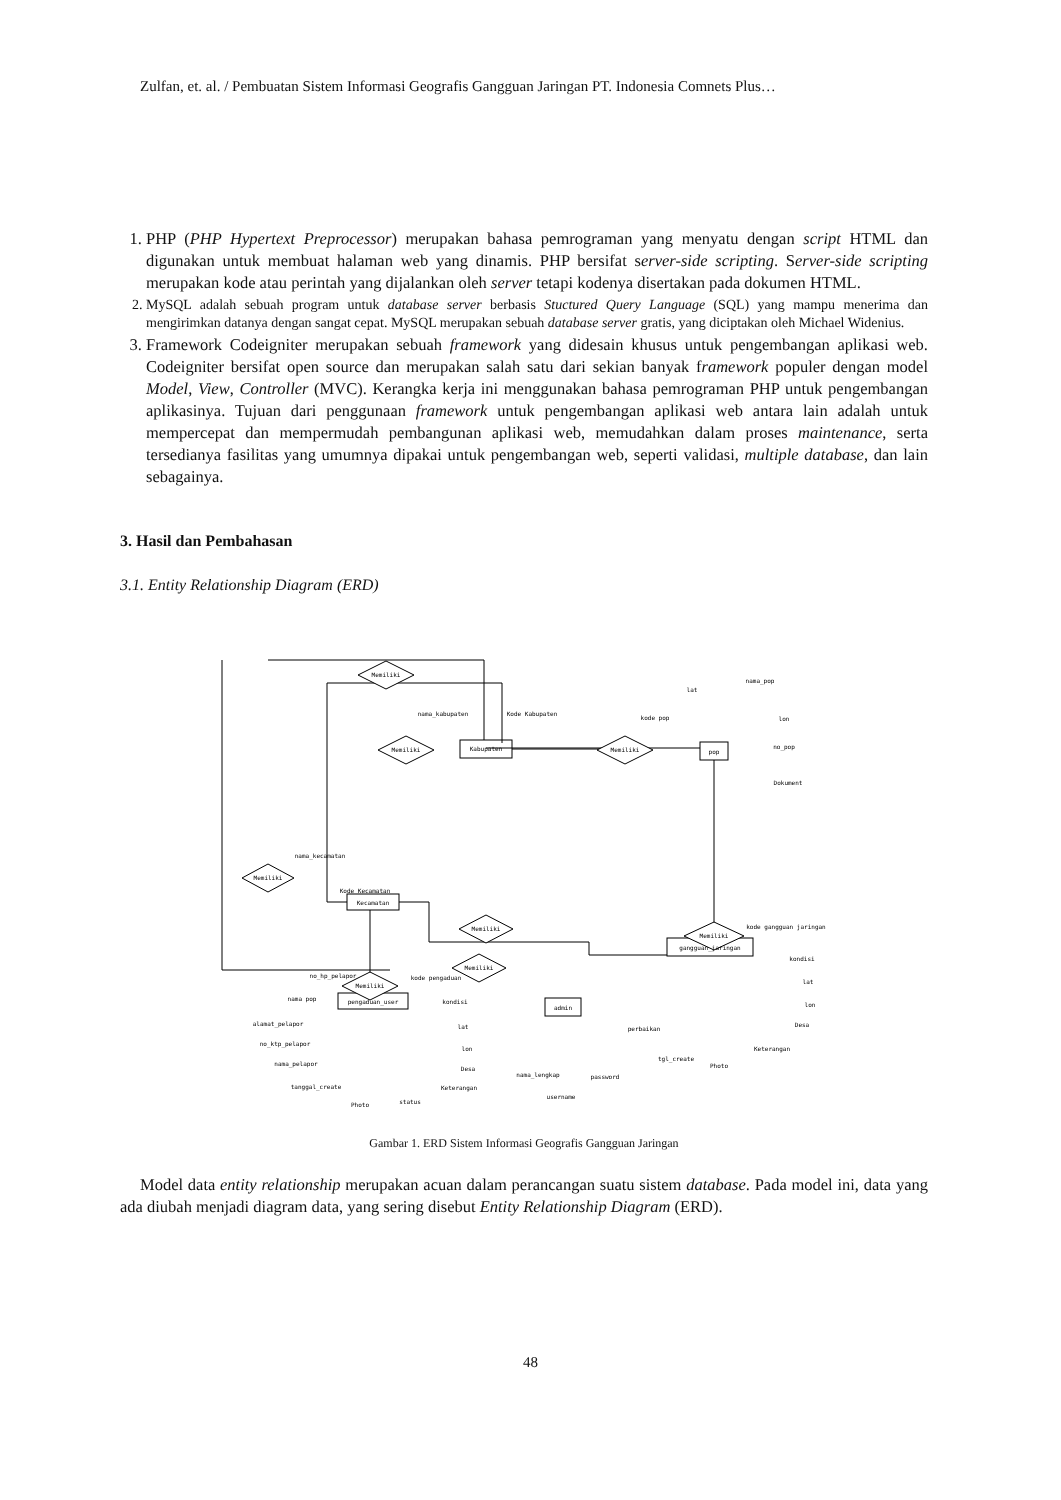Zulfan, et. al. / Pembuatan Sistem Informasi Geografis Gangguan Jaringan PT. Indonesia Comnets Plus…
1. PHP (PHP Hypertext Preprocessor) merupakan bahasa pemrograman yang menyatu dengan script HTML dan digunakan untuk membuat halaman web yang dinamis. PHP bersifat server-side scripting. Server-side scripting merupakan kode atau perintah yang dijalankan oleh server tetapi kodenya disertakan pada dokumen HTML.
2. MySQL adalah sebuah program untuk database server berbasis Stuctured Query Language (SQL) yang mampu menerima dan mengirimkan datanya dengan sangat cepat. MySQL merupakan sebuah database server gratis, yang diciptakan oleh Michael Widenius.
3. Framework Codeigniter merupakan sebuah framework yang didesain khusus untuk pengembangan aplikasi web. Codeigniter bersifat open source dan merupakan salah satu dari sekian banyak framework populer dengan model Model, View, Controller (MVC). Kerangka kerja ini menggunakan bahasa pemrograman PHP untuk pengembangan aplikasinya. Tujuan dari penggunaan framework untuk pengembangan aplikasi web antara lain adalah untuk mempercepat dan mempermudah pembangunan aplikasi web, memudahkan dalam proses maintenance, serta tersedianya fasilitas yang umumnya dipakai untuk pengembangan web, seperti validasi, multiple database, dan lain sebagainya.
3. Hasil dan Pembahasan
3.1. Entity Relationship Diagram (ERD)
Kabupaten
pop
Kecamatan
gangguan_jaringan
pengaduan_user
admin
Memiliki
Memiliki
Memiliki
Memiliki
Memiliki
Memiliki
Memiliki
Memiliki
nama_kabupaten
Kode Kabupaten
kode pop
lat
nama_pop
lon
no_pop
Dokument
nama_kecamatan
Kode Kecamatan
kode gangguan jaringan
kondisi
lat
lon
Desa
Keterangan
perbaikan
tgl_create
Photo
password
nama_lengkap
username
no_hp_pelapor
kode pengaduan
nama pop
kondisi
alamat_pelapor
no_ktp_pelapor
nama_pelapor
tanggal_create
Photo
status
lat
lon
Desa
Keterangan
Gambar 1. ERD Sistem Informasi Geografis Gangguan Jaringan
Model data entity relationship merupakan acuan dalam perancangan suatu sistem database. Pada model ini, data yang ada diubah menjadi diagram data, yang sering disebut Entity Relationship Diagram (ERD).
48